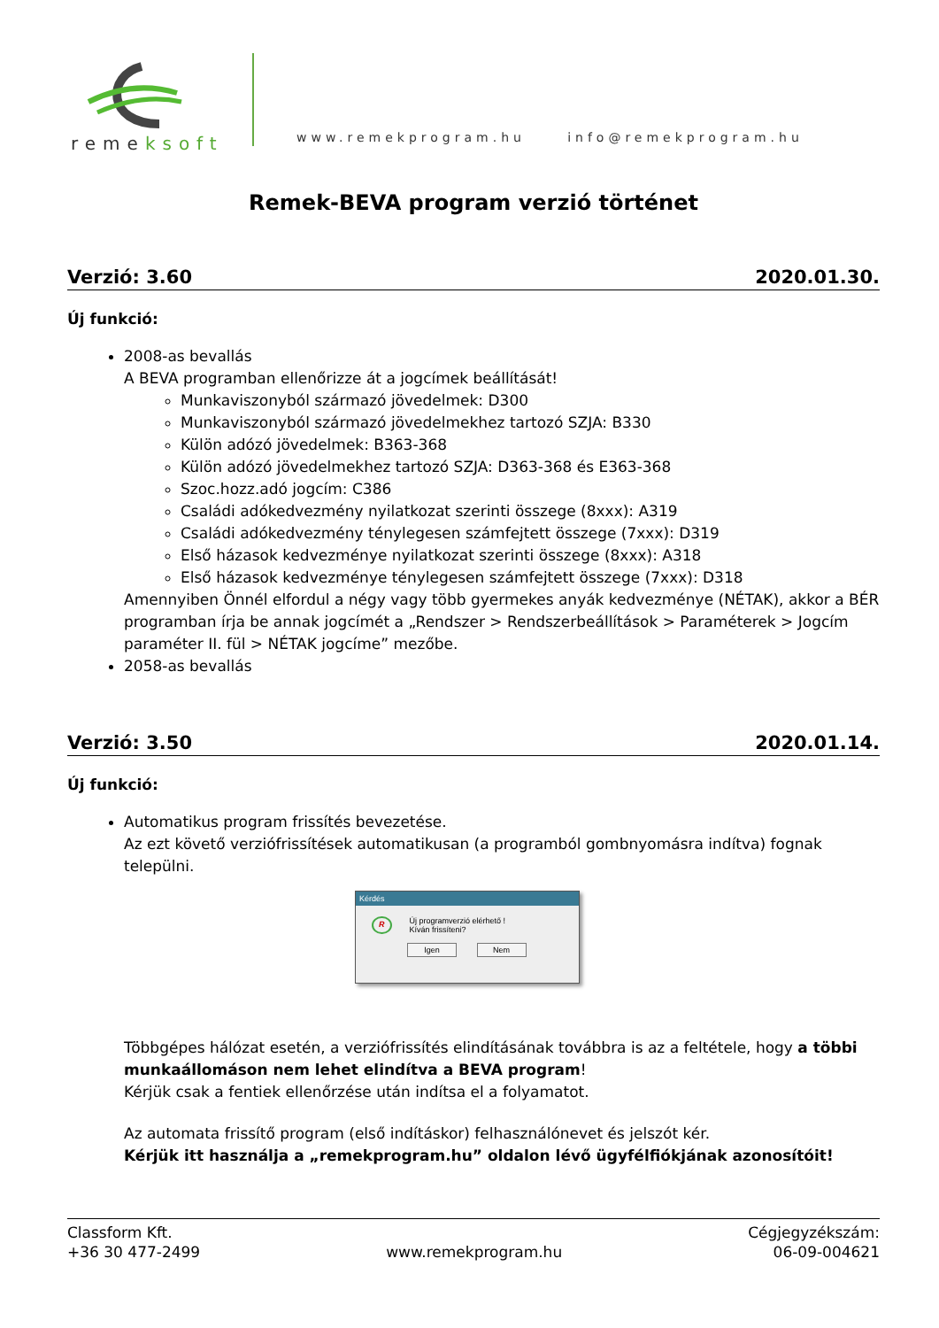remeksoft
www.remekprogram.hu info@remekprogram.hu
Remek-BEVA program verzió történet
Verzió: 3.60 2020.01.30.
Új funkció:
2008-as bevallás
A BEVA programban ellenőrizze át a jogcímek beállítását!
Munkaviszonyból származó jövedelmek: D300
Munkaviszonyból származó jövedelmekhez tartozó SZJA: B330
Külön adózó jövedelmek: B363-368
Külön adózó jövedelmekhez tartozó SZJA: D363-368 és E363-368
Szoc.hozz.adó jogcím: C386
Családi adókedvezmény nyilatkozat szerinti összege (8xxx): A319
Családi adókedvezmény ténylegesen számfejtett összege (7xxx): D319
Első házasok kedvezménye nyilatkozat szerinti összege (8xxx): A318
Első házasok kedvezménye ténylegesen számfejtett összege (7xxx): D318
Amennyiben Önnél elfordul a négy vagy több gyermekes anyák kedvezménye (NÉTAK), akkor a BÉR programban írja be annak jogcímét a „Rendszer > Rendszerbeállítások > Paraméterek > Jogcím paraméter II. fül > NÉTAK jogcíme” mezőbe.
2058-as bevallás
Verzió: 3.50 2020.01.14.
Új funkció:
Automatikus program frissítés bevezetése.
Az ezt követő verziófrissítések automatikusan (a programból gombnyomásra indítva) fognak települni.
Kérdés
R Új programverzió elérhető !
Kíván frissíteni?
Igen Nem
Többgépes hálózat esetén, a verziófrissítés elindításának továbbra is az a feltétele, hogy a többi munkaállomáson nem lehet elindítva a BEVA program!
Kérjük csak a fentiek ellenőrzése után indítsa el a folyamatot.
Az automata frissítő program (első indításkor) felhasználónevet és jelszót kér.
Kérjük itt használja a „remekprogram.hu” oldalon lévő ügyfélfiókjának azonosítóit!
Classform Kft.
+36 30 477-2499
www.remekprogram.hu Cégjegyzékszám:
06-09-004621